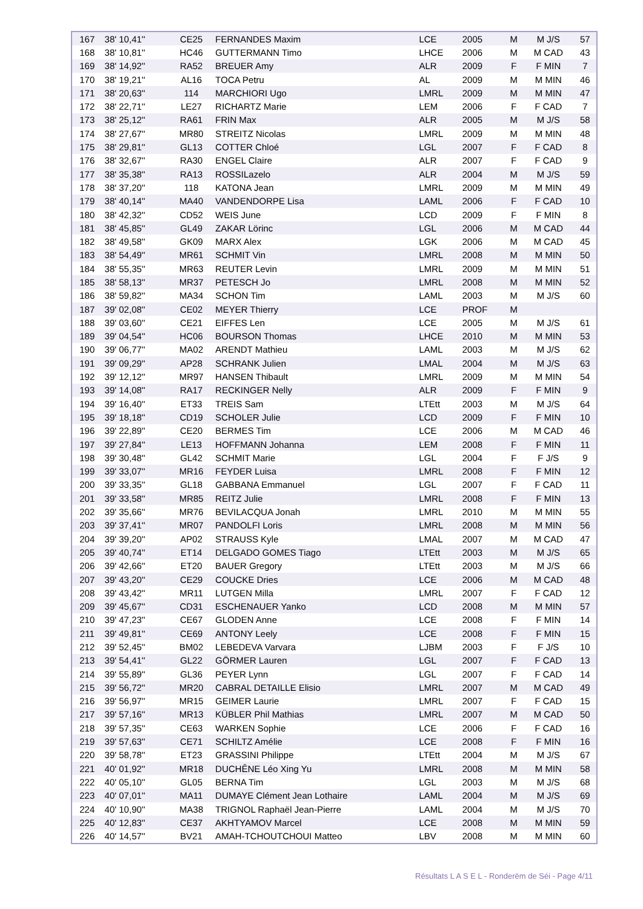| 167 | 38' 10,41'' | CE25 | FERNANDES Maxim | LCE | 2005 | M | M J/S | 57 |
| 168 | 38' 10,81'' | HC46 | GUTTERMANN Timo | LHCE | 2006 | M | M CAD | 43 |
| 169 | 38' 14,92'' | RA52 | BREUER Amy | ALR | 2009 | F | F MIN | 7 |
| 170 | 38' 19,21'' | AL16 | TOCA Petru | AL | 2009 | M | M MIN | 46 |
| 171 | 38' 20,63'' | 114 | MARCHIORI Ugo | LMRL | 2009 | M | M MIN | 47 |
| 172 | 38' 22,71'' | LE27 | RICHARTZ Marie | LEM | 2006 | F | F CAD | 7 |
| 173 | 38' 25,12'' | RA61 | FRIN Max | ALR | 2005 | M | M J/S | 58 |
| 174 | 38' 27,67'' | MR80 | STREITZ Nicolas | LMRL | 2009 | M | M MIN | 48 |
| 175 | 38' 29,81'' | GL13 | COTTER Chloé | LGL | 2007 | F | F CAD | 8 |
| 176 | 38' 32,67'' | RA30 | ENGEL Claire | ALR | 2007 | F | F CAD | 9 |
| 177 | 38' 35,38'' | RA13 | ROSSILazelo | ALR | 2004 | M | M J/S | 59 |
| 178 | 38' 37,20'' | 118 | KATONA Jean | LMRL | 2009 | M | M MIN | 49 |
| 179 | 38' 40,14'' | MA40 | VANDENDORPE Lisa | LAML | 2006 | F | F CAD | 10 |
| 180 | 38' 42,32'' | CD52 | WEIS June | LCD | 2009 | F | F MIN | 8 |
| 181 | 38' 45,85'' | GL49 | ZAKAR Lörinc | LGL | 2006 | M | M CAD | 44 |
| 182 | 38' 49,58'' | GK09 | MARX Alex | LGK | 2006 | M | M CAD | 45 |
| 183 | 38' 54,49'' | MR61 | SCHMIT Vin | LMRL | 2008 | M | M MIN | 50 |
| 184 | 38' 55,35'' | MR63 | REUTER Levin | LMRL | 2009 | M | M MIN | 51 |
| 185 | 38' 58,13'' | MR37 | PETESCH Jo | LMRL | 2008 | M | M MIN | 52 |
| 186 | 38' 59,82'' | MA34 | SCHON Tim | LAML | 2003 | M | M J/S | 60 |
| 187 | 39' 02,08'' | CE02 | MEYER Thierry | LCE | PROF | M | | |
| 188 | 39' 03,60'' | CE21 | EIFFES Len | LCE | 2005 | M | M J/S | 61 |
| 189 | 39' 04,54'' | HC06 | BOURSON Thomas | LHCE | 2010 | M | M MIN | 53 |
| 190 | 39' 06,77'' | MA02 | ARENDT Mathieu | LAML | 2003 | M | M J/S | 62 |
| 191 | 39' 09,29'' | AP28 | SCHRANK Julien | LMAL | 2004 | M | M J/S | 63 |
| 192 | 39' 12,12'' | MR97 | HANSEN Thibault | LMRL | 2009 | M | M MIN | 54 |
| 193 | 39' 14,08'' | RA17 | RECKINGER Nelly | ALR | 2009 | F | F MIN | 9 |
| 194 | 39' 16,40'' | ET33 | TREIS Sam | LTEtt | 2003 | M | M J/S | 64 |
| 195 | 39' 18,18'' | CD19 | SCHOLER Julie | LCD | 2009 | F | F MIN | 10 |
| 196 | 39' 22,89'' | CE20 | BERMES Tim | LCE | 2006 | M | M CAD | 46 |
| 197 | 39' 27,84'' | LE13 | HOFFMANN Johanna | LEM | 2008 | F | F MIN | 11 |
| 198 | 39' 30,48'' | GL42 | SCHMIT Marie | LGL | 2004 | F | F J/S | 9 |
| 199 | 39' 33,07'' | MR16 | FEYDER Luisa | LMRL | 2008 | F | F MIN | 12 |
| 200 | 39' 33,35'' | GL18 | GABBANA Emmanuel | LGL | 2007 | F | F CAD | 11 |
| 201 | 39' 33,58'' | MR85 | REITZ Julie | LMRL | 2008 | F | F MIN | 13 |
| 202 | 39' 35,66'' | MR76 | BEVILACQUA Jonah | LMRL | 2010 | M | M MIN | 55 |
| 203 | 39' 37,41'' | MR07 | PANDOLFI Loris | LMRL | 2008 | M | M MIN | 56 |
| 204 | 39' 39,20'' | AP02 | STRAUSS Kyle | LMAL | 2007 | M | M CAD | 47 |
| 205 | 39' 40,74'' | ET14 | DELGADO GOMES Tiago | LTEtt | 2003 | M | M J/S | 65 |
| 206 | 39' 42,66'' | ET20 | BAUER Gregory | LTEtt | 2003 | M | M J/S | 66 |
| 207 | 39' 43,20'' | CE29 | COUCKE Dries | LCE | 2006 | M | M CAD | 48 |
| 208 | 39' 43,42'' | MR11 | LUTGEN Milla | LMRL | 2007 | F | F CAD | 12 |
| 209 | 39' 45,67'' | CD31 | ESCHENAUER Yanko | LCD | 2008 | M | M MIN | 57 |
| 210 | 39' 47,23'' | CE67 | GLODEN Anne | LCE | 2008 | F | F MIN | 14 |
| 211 | 39' 49,81'' | CE69 | ANTONY Leely | LCE | 2008 | F | F MIN | 15 |
| 212 | 39' 52,45'' | BM02 | LEBEDEVA Varvara | LJBM | 2003 | F | F J/S | 10 |
| 213 | 39' 54,41'' | GL22 | GÖRMER Lauren | LGL | 2007 | F | F CAD | 13 |
| 214 | 39' 55,89'' | GL36 | PEYER Lynn | LGL | 2007 | F | F CAD | 14 |
| 215 | 39' 56,72'' | MR20 | CABRAL DETAILLE Elisio | LMRL | 2007 | M | M CAD | 49 |
| 216 | 39' 56,97'' | MR15 | GEIMER Laurie | LMRL | 2007 | F | F CAD | 15 |
| 217 | 39' 57,16'' | MR13 | KÜBLER Phil Mathias | LMRL | 2007 | M | M CAD | 50 |
| 218 | 39' 57,35'' | CE63 | WARKEN Sophie | LCE | 2006 | F | F CAD | 16 |
| 219 | 39' 57,63'' | CE71 | SCHILTZ Amélie | LCE | 2008 | F | F MIN | 16 |
| 220 | 39' 58,78'' | ET23 | GRASSINI Philippe | LTEtt | 2004 | M | M J/S | 67 |
| 221 | 40' 01,92'' | MR18 | DUCHÊNE Léo Xing Yu | LMRL | 2008 | M | M MIN | 58 |
| 222 | 40' 05,10'' | GL05 | BERNA Tim | LGL | 2003 | M | M J/S | 68 |
| 223 | 40' 07,01'' | MA11 | DUMAYE Clément Jean Lothaire | LAML | 2004 | M | M J/S | 69 |
| 224 | 40' 10,90'' | MA38 | TRIGNOL Raphaël Jean-Pierre | LAML | 2004 | M | M J/S | 70 |
| 225 | 40' 12,83'' | CE37 | AKHTYAMOV Marcel | LCE | 2008 | M | M MIN | 59 |
| 226 | 40' 14,57'' | BV21 | AMAH-TCHOUTCHOUI Matteo | LBV | 2008 | M | M MIN | 60 |
Résultats L A S E L - Ronderëm de Séi - Page 4/11